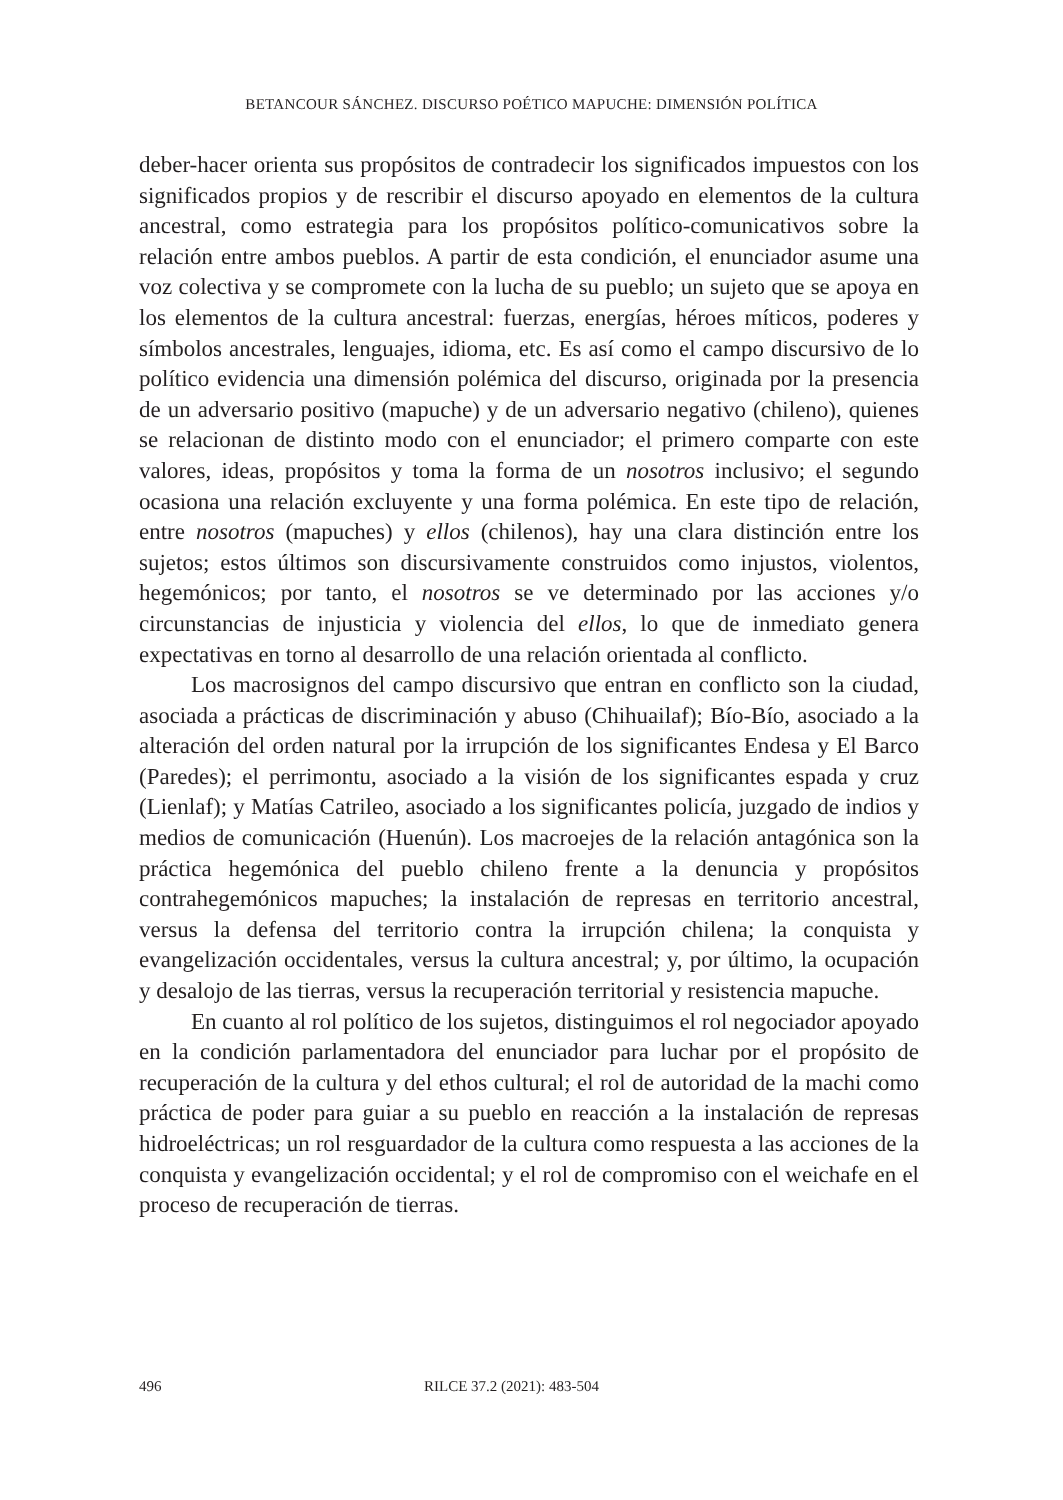BETANCOUR SÁNCHEZ. DISCURSO POÉTICO MAPUCHE: DIMENSIÓN POLÍTICA
deber-hacer orienta sus propósitos de contradecir los significados impuestos con los significados propios y de rescribir el discurso apoyado en elementos de la cultura ancestral, como estrategia para los propósitos político-comunicativos sobre la relación entre ambos pueblos. A partir de esta condición, el enunciador asume una voz colectiva y se compromete con la lucha de su pueblo; un sujeto que se apoya en los elementos de la cultura ancestral: fuerzas, energías, héroes míticos, poderes y símbolos ancestrales, lenguajes, idioma, etc. Es así como el campo discursivo de lo político evidencia una dimensión polémica del discurso, originada por la presencia de un adversario positivo (mapuche) y de un adversario negativo (chileno), quienes se relacionan de distinto modo con el enunciador; el primero comparte con este valores, ideas, propósitos y toma la forma de un nosotros inclusivo; el segundo ocasiona una relación excluyente y una forma polémica. En este tipo de relación, entre nosotros (mapuches) y ellos (chilenos), hay una clara distinción entre los sujetos; estos últimos son discursivamente construidos como injustos, violentos, hegemónicos; por tanto, el nosotros se ve determinado por las acciones y/o circunstancias de injusticia y violencia del ellos, lo que de inmediato genera expectativas en torno al desarrollo de una relación orientada al conflicto.
Los macrosignos del campo discursivo que entran en conflicto son la ciudad, asociada a prácticas de discriminación y abuso (Chihuailaf); Bío-Bío, asociado a la alteración del orden natural por la irrupción de los significantes Endesa y El Barco (Paredes); el perrimontu, asociado a la visión de los significantes espada y cruz (Lienlaf); y Matías Catrileo, asociado a los significantes policía, juzgado de indios y medios de comunicación (Huenún). Los macroejes de la relación antagónica son la práctica hegemónica del pueblo chileno frente a la denuncia y propósitos contrahegemónicos mapuches; la instalación de represas en territorio ancestral, versus la defensa del territorio contra la irrupción chilena; la conquista y evangelización occidentales, versus la cultura ancestral; y, por último, la ocupación y desalojo de las tierras, versus la recuperación territorial y resistencia mapuche.
En cuanto al rol político de los sujetos, distinguimos el rol negociador apoyado en la condición parlamentadora del enunciador para luchar por el propósito de recuperación de la cultura y del ethos cultural; el rol de autoridad de la machi como práctica de poder para guiar a su pueblo en reacción a la instalación de represas hidroeléctricas; un rol resguardador de la cultura como respuesta a las acciones de la conquista y evangelización occidental; y el rol de compromiso con el weichafe en el proceso de recuperación de tierras.
496 RILCE 37.2 (2021): 483-504